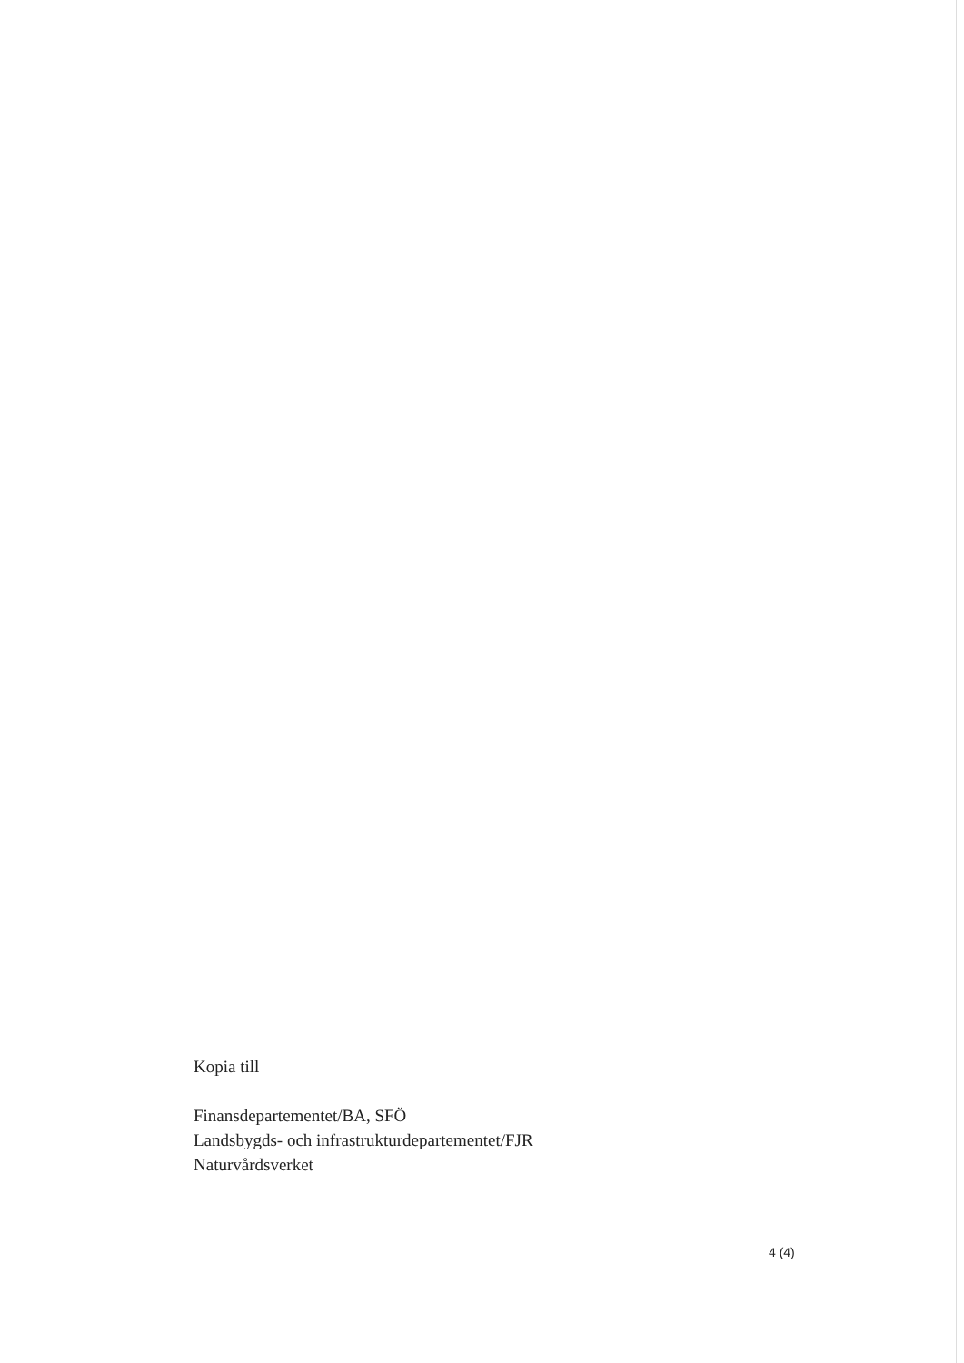Kopia till
Finansdepartementet/BA, SFÖ
Landsbygds- och infrastrukturdepartementet/FJR
Naturvårdsverket
4 (4)